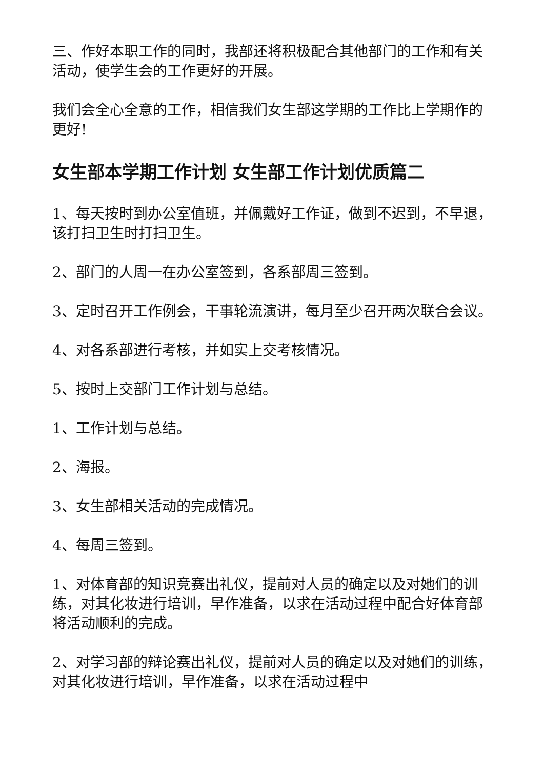三、作好本职工作的同时，我部还将积极配合其他部门的工作和有关活动，使学生会的工作更好的开展。
我们会全心全意的工作，相信我们女生部这学期的工作比上学期作的更好!
女生部本学期工作计划 女生部工作计划优质篇二
1、每天按时到办公室值班，并佩戴好工作证，做到不迟到，不早退，该打扫卫生时打扫卫生。
2、部门的人周一在办公室签到，各系部周三签到。
3、定时召开工作例会，干事轮流演讲，每月至少召开两次联合会议。
4、对各系部进行考核，并如实上交考核情况。
5、按时上交部门工作计划与总结。
1、工作计划与总结。
2、海报。
3、女生部相关活动的完成情况。
4、每周三签到。
1、对体育部的知识竞赛出礼仪，提前对人员的确定以及对她们的训练，对其化妆进行培训，早作准备，以求在活动过程中配合好体育部将活动顺利的完成。
2、对学习部的辩论赛出礼仪，提前对人员的确定以及对她们的训练，对其化妆进行培训，早作准备，以求在活动过程中